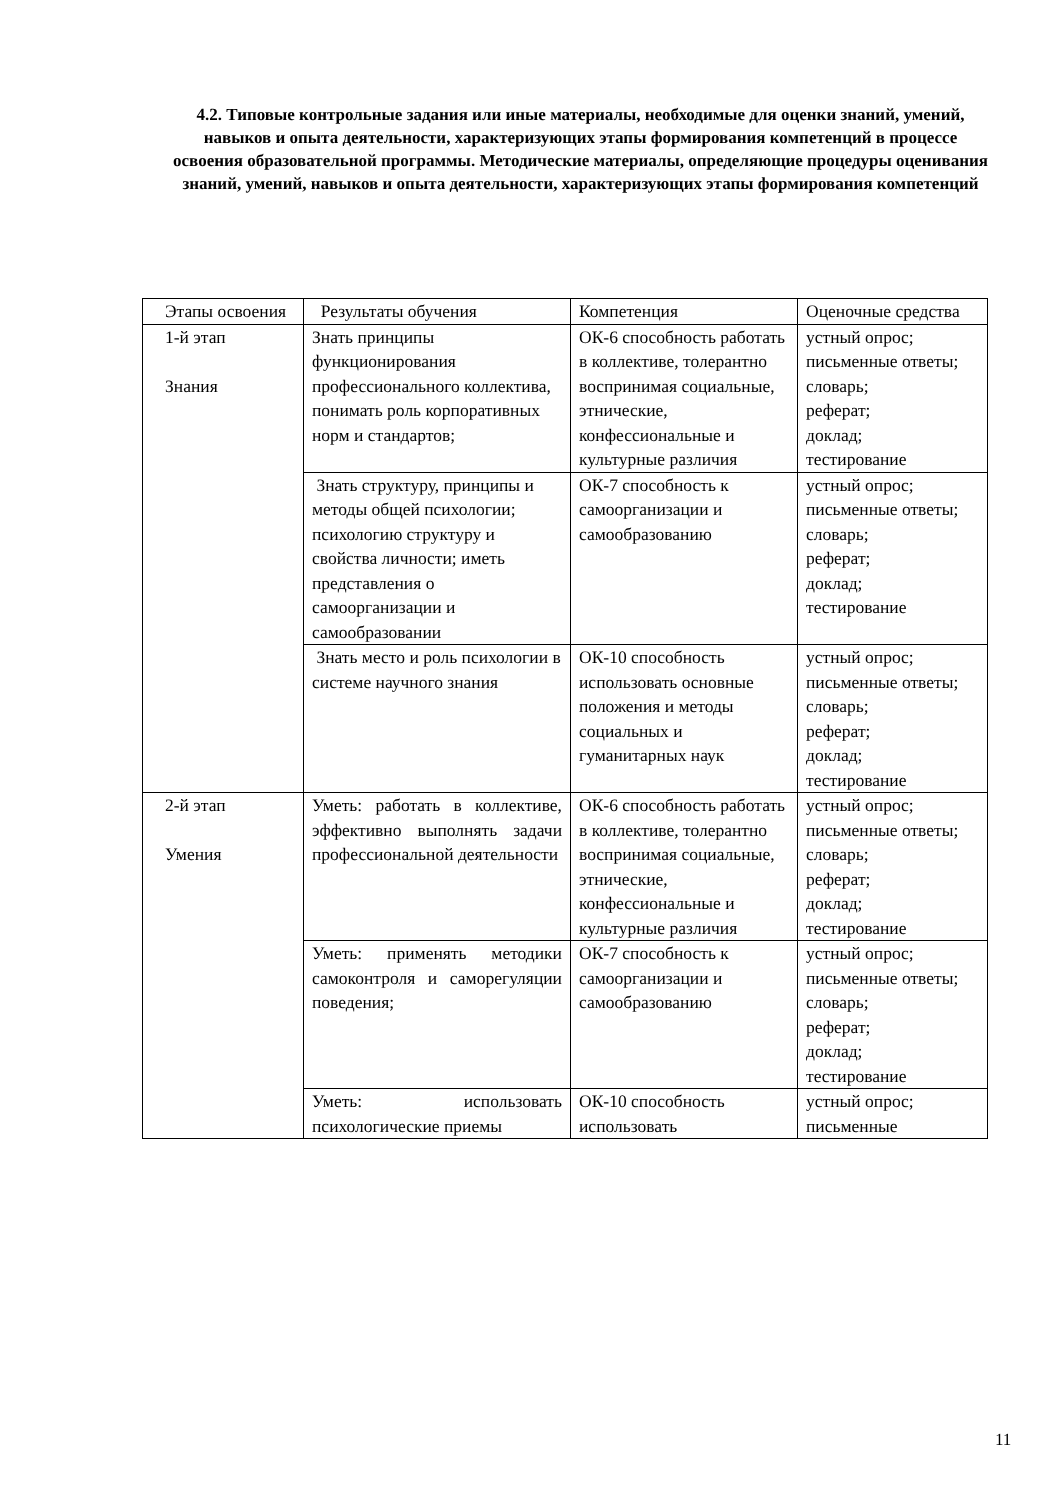4.2. Типовые контрольные задания или иные материалы, необходимые для оценки знаний, умений, навыков и опыта деятельности, характеризующих этапы формирования компетенций в процессе освоения образовательной программы. Методические материалы, определяющие процедуры оценивания знаний, умений, навыков и опыта деятельности, характеризующих этапы формирования компетенций
| Этапы освоения | Результаты обучения | Компетенция | Оценочные средства |
| 1-й этап Знания | Знать принципы функционирования профессионального коллектива, понимать роль корпоративных норм и стандартов; | ОК-6 способность работать в коллективе, толерантно воспринимая социальные, этнические, конфессиональные и культурные различия | устный опрос; письменные ответы; словарь; реферат; доклад; тестирование |
| | Знать структуру, принципы и методы общей психологии; психологию структуру и свойства личности; иметь представления о самоорганизации и самообразовании | ОК-7 способность к самоорганизации и самообразованию | устный опрос; письменные ответы; словарь; реферат; доклад; тестирование |
| | Знать место и роль психологии в системе научного знания | ОК-10 способность использовать основные положения и методы социальных и гуманитарных наук | устный опрос; письменные ответы; словарь; реферат; доклад; тестирование |
| 2-й этап Умения | Уметь: работать в коллективе, эффективно выполнять задачи профессиональной деятельности | ОК-6 способность работать в коллективе, толерантно воспринимая социальные, этнические, конфессиональные и культурные различия | устный опрос; письменные ответы; словарь; реферат; доклад; тестирование |
| | Уметь: применять методики самоконтроля и саморегуляции поведения; | ОК-7 способность к самоорганизации и самообразованию | устный опрос; письменные ответы; словарь; реферат; доклад; тестирование |
| | Уметь: использовать психологические приемы | ОК-10 способность использовать | устный опрос; письменные |
11